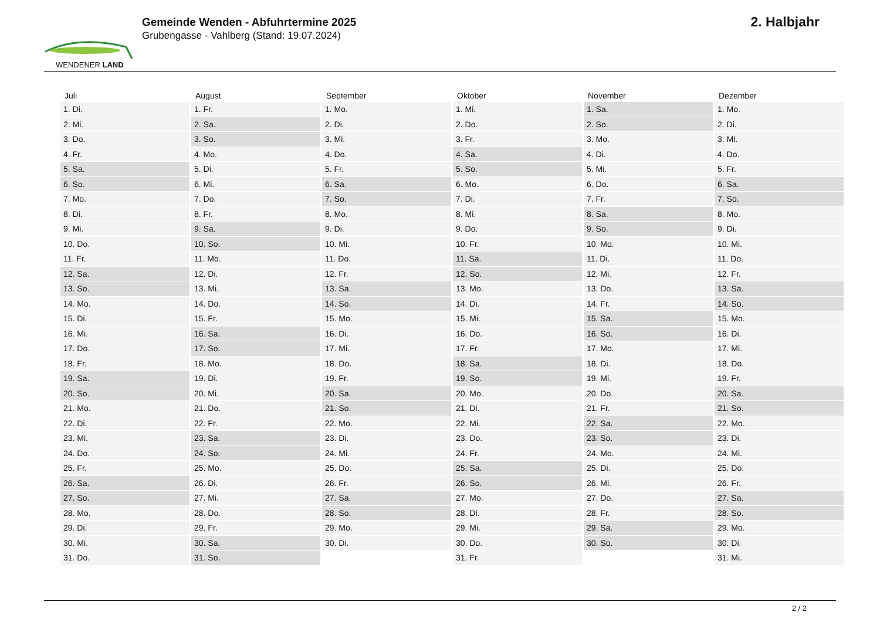WENDENER LAND
Gemeinde Wenden - Abfuhrtermine 2025
Grubengasse - Vahlberg (Stand: 19.07.2024)
2. Halbjahr
| Juli | August | September | Oktober | November | Dezember |
| --- | --- | --- | --- | --- | --- |
| 1. Di. | 1. Fr. | 1. Mo. | 1. Mi. | 1. Sa. | 1. Mo. |
| 2. Mi. | 2. Sa. | 2. Di. | 2. Do. | 2. So. | 2. Di. |
| 3. Do. | 3. So. | 3. Mi. | 3. Fr. | 3. Mo. | 3. Mi. |
| 4. Fr. | 4. Mo. | 4. Do. | 4. Sa. | 4. Di. | 4. Do. |
| 5. Sa. | 5. Di. | 5. Fr. | 5. So. | 5. Mi. | 5. Fr. |
| 6. So. | 6. Mi. | 6. Sa. | 6. Mo. | 6. Do. | 6. Sa. |
| 7. Mo. | 7. Do. | 7. So. | 7. Di. | 7. Fr. | 7. So. |
| 8. Di. | 8. Fr. | 8. Mo. | 8. Mi. | 8. Sa. | 8. Mo. |
| 9. Mi. | 9. Sa. | 9. Di. | 9. Do. | 9. So. | 9. Di. |
| 10. Do. | 10. So. | 10. Mi. | 10. Fr. | 10. Mo. | 10. Mi. |
| 11. Fr. | 11. Mo. | 11. Do. | 11. Sa. | 11. Di. | 11. Do. |
| 12. Sa. | 12. Di. | 12. Fr. | 12. So. | 12. Mi. | 12. Fr. |
| 13. So. | 13. Mi. | 13. Sa. | 13. Mo. | 13. Do. | 13. Sa. |
| 14. Mo. | 14. Do. | 14. So. | 14. Di. | 14. Fr. | 14. So. |
| 15. Di. | 15. Fr. | 15. Mo. | 15. Mi. | 15. Sa. | 15. Mo. |
| 16. Mi. | 16. Sa. | 16. Di. | 16. Do. | 16. So. | 16. Di. |
| 17. Do. | 17. So. | 17. Mi. | 17. Fr. | 17. Mo. | 17. Mi. |
| 18. Fr. | 18. Mo. | 18. Do. | 18. Sa. | 18. Di. | 18. Do. |
| 19. Sa. | 19. Di. | 19. Fr. | 19. So. | 19. Mi. | 19. Fr. |
| 20. So. | 20. Mi. | 20. Sa. | 20. Mo. | 20. Do. | 20. Sa. |
| 21. Mo. | 21. Do. | 21. So. | 21. Di. | 21. Fr. | 21. So. |
| 22. Di. | 22. Fr. | 22. Mo. | 22. Mi. | 22. Sa. | 22. Mo. |
| 23. Mi. | 23. Sa. | 23. Di. | 23. Do. | 23. So. | 23. Di. |
| 24. Do. | 24. So. | 24. Mi. | 24. Fr. | 24. Mo. | 24. Mi. |
| 25. Fr. | 25. Mo. | 25. Do. | 25. Sa. | 25. Di. | 25. Do. |
| 26. Sa. | 26. Di. | 26. Fr. | 26. So. | 26. Mi. | 26. Fr. |
| 27. So. | 27. Mi. | 27. Sa. | 27. Mo. | 27. Do. | 27. Sa. |
| 28. Mo. | 28. Do. | 28. So. | 28. Di. | 28. Fr. | 28. So. |
| 29. Di. | 29. Fr. | 29. Mo. | 29. Mi. | 29. Sa. | 29. Mo. |
| 30. Mi. | 30. Sa. | 30. Di. | 30. Do. | 30. So. | 30. Di. |
| 31. Do. | 31. So. | | 31. Fr. | | 31. Mi. |
2 / 2